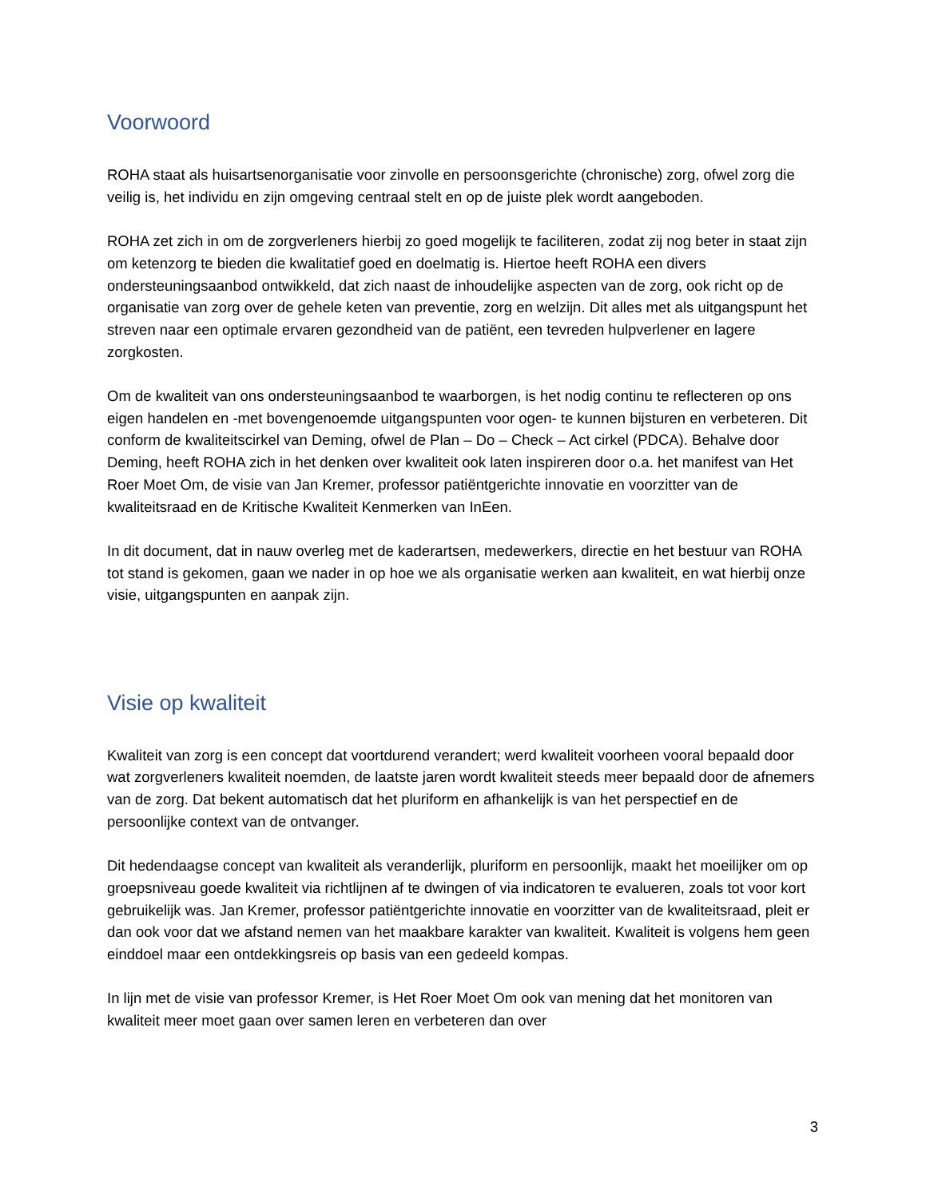Voorwoord
ROHA staat als huisartsenorganisatie voor zinvolle en persoonsgerichte (chronische) zorg, ofwel zorg die veilig is, het individu en zijn omgeving centraal stelt en op de juiste plek wordt aangeboden.
ROHA zet zich in om de zorgverleners hierbij zo goed mogelijk te faciliteren, zodat zij nog beter in staat zijn om ketenzorg te bieden die kwalitatief goed en doelmatig is. Hiertoe heeft ROHA een divers ondersteuningsaanbod ontwikkeld, dat zich naast de inhoudelijke aspecten van de zorg, ook richt op de organisatie van zorg over de gehele keten van preventie, zorg en welzijn. Dit alles met als uitgangspunt het streven naar een optimale ervaren gezondheid van de patiënt, een tevreden hulpverlener en lagere zorgkosten.
Om de kwaliteit van ons ondersteuningsaanbod te waarborgen, is het nodig continu te reflecteren op ons eigen handelen en -met bovengenoemde uitgangspunten voor ogen- te kunnen bijsturen en verbeteren. Dit conform de kwaliteitscirkel van Deming, ofwel de Plan – Do – Check – Act cirkel (PDCA). Behalve door Deming, heeft ROHA zich in het denken over kwaliteit ook laten inspireren door o.a. het manifest van Het Roer Moet Om, de visie van Jan Kremer, professor patiëntgerichte innovatie en voorzitter van de kwaliteitsraad en de Kritische Kwaliteit Kenmerken van InEen.
In dit document, dat in nauw overleg met de kaderartsen, medewerkers, directie en het bestuur van ROHA tot stand is gekomen, gaan we nader in op hoe we als organisatie werken aan kwaliteit, en wat hierbij onze visie, uitgangspunten en aanpak zijn.
Visie op kwaliteit
Kwaliteit van zorg is een concept dat voortdurend verandert; werd kwaliteit voorheen vooral bepaald door wat zorgverleners kwaliteit noemden, de laatste jaren wordt kwaliteit steeds meer bepaald door de afnemers van de zorg. Dat bekent automatisch dat het pluriform en afhankelijk is van het perspectief en de persoonlijke context van de ontvanger.
Dit hedendaagse concept van kwaliteit als veranderlijk, pluriform en persoonlijk, maakt het moeilijker om op groepsniveau goede kwaliteit via richtlijnen af te dwingen of via indicatoren te evalueren, zoals tot voor kort gebruikelijk was. Jan Kremer, professor patiëntgerichte innovatie en voorzitter van de kwaliteitsraad, pleit er dan ook voor dat we afstand nemen van het maakbare karakter van kwaliteit. Kwaliteit is volgens hem geen einddoel maar een ontdekkingsreis op basis van een gedeeld kompas.
In lijn met de visie van professor Kremer, is Het Roer Moet Om ook van mening dat het monitoren van kwaliteit meer moet gaan over samen leren en verbeteren dan over
3